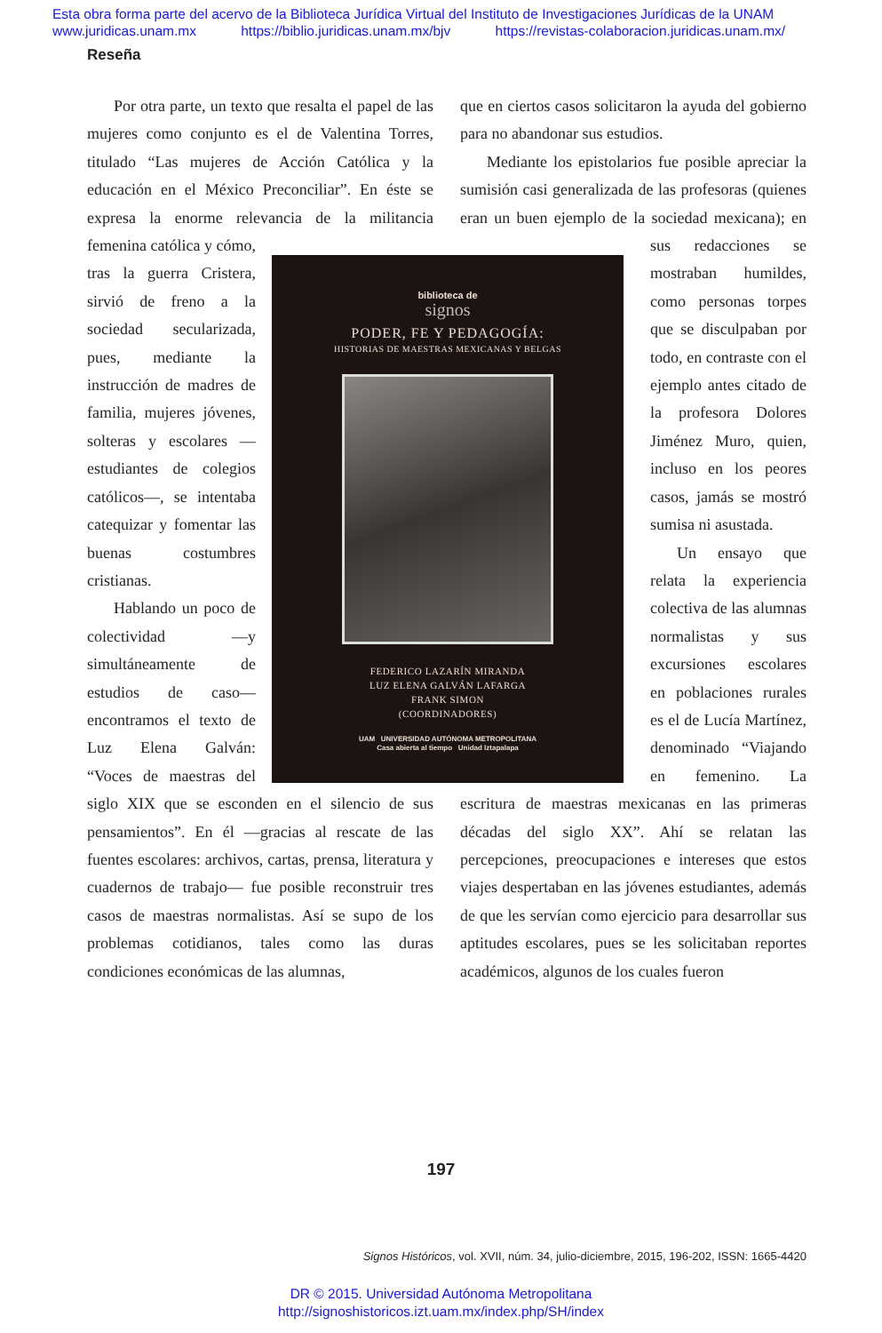Esta obra forma parte del acervo de la Biblioteca Jurídica Virtual del Instituto de Investigaciones Jurídicas de la UNAM
www.juridicas.unam.mx https://biblio.juridicas.unam.mx/bjv https://revistas-colaboracion.juridicas.unam.mx/
Reseña
biblioteca de
signos
PODER, FE Y PEDAGOGÍA:
HISTORIAS DE MAESTRAS MEXICANAS Y BELGAS
FEDERICO LAZARÍN MIRANDA
LUZ ELENA GALVÁN LAFARGA
FRANK SIMON
(COORDINADORES)
UAM UNIVERSIDAD AUTÓNOMA METROPOLITANA
Casa abierta al tiempo Unidad Iztapalapa
Por otra parte, un texto que resalta el papel de las mujeres como conjunto es el de Valentina Torres, titulado “Las mujeres de Acción Católica y la educación en el México Preconciliar”. En éste se expresa la enorme relevancia de la militancia femenina católica y cómo, tras la guerra Cristera, sirvió de freno a la sociedad secularizada, pues, mediante la instrucción de madres de familia, mujeres jóvenes, solteras y escolares —estudiantes de colegios católicos—, se intentaba catequizar y fomentar las buenas costumbres cristianas.
Hablando un poco de colectividad —y simultáneamente de estudios de caso— encontramos el texto de Luz Elena Galván: “Voces de maestras del siglo XIX que se esconden en el silencio de sus pensamientos”. En él —gracias al rescate de las fuentes escolares: archivos, cartas, prensa, literatura y cuadernos de trabajo— fue posible reconstruir tres casos de maestras normalistas. Así se supo de los problemas cotidianos, tales como las duras condiciones económicas de las alumnas,
que en ciertos casos solicitaron la ayuda del gobierno para no abandonar sus estudios.
Mediante los epistolarios fue posible apreciar la sumisión casi generalizada de las profesoras (quienes eran un buen ejemplo de la sociedad mexicana); en sus redacciones se mostraban humildes, como personas torpes que se disculpaban por todo, en contraste con el ejemplo antes citado de la profesora Dolores Jiménez Muro, quien, incluso en los peores casos, jamás se mostró sumisa ni asustada.
Un ensayo que relata la experiencia colectiva de las alumnas normalistas y sus excursiones escolares en poblaciones rurales es el de Lucía Martínez, denominado “Viajando en femenino. La escritura de maestras mexicanas en las primeras décadas del siglo XX”. Ahí se relatan las percepciones, preocupaciones e intereses que estos viajes despertaban en las jóvenes estudiantes, además de que les servían como ejercicio para desarrollar sus aptitudes escolares, pues se les solicitaban reportes académicos, algunos de los cuales fueron
197
Signos Históricos, vol. XVII, núm. 34, julio-diciembre, 2015, 196-202, ISSN: 1665-4420
DR © 2015. Universidad Autónoma Metropolitana
http://signoshistoricos.izt.uam.mx/index.php/SH/index